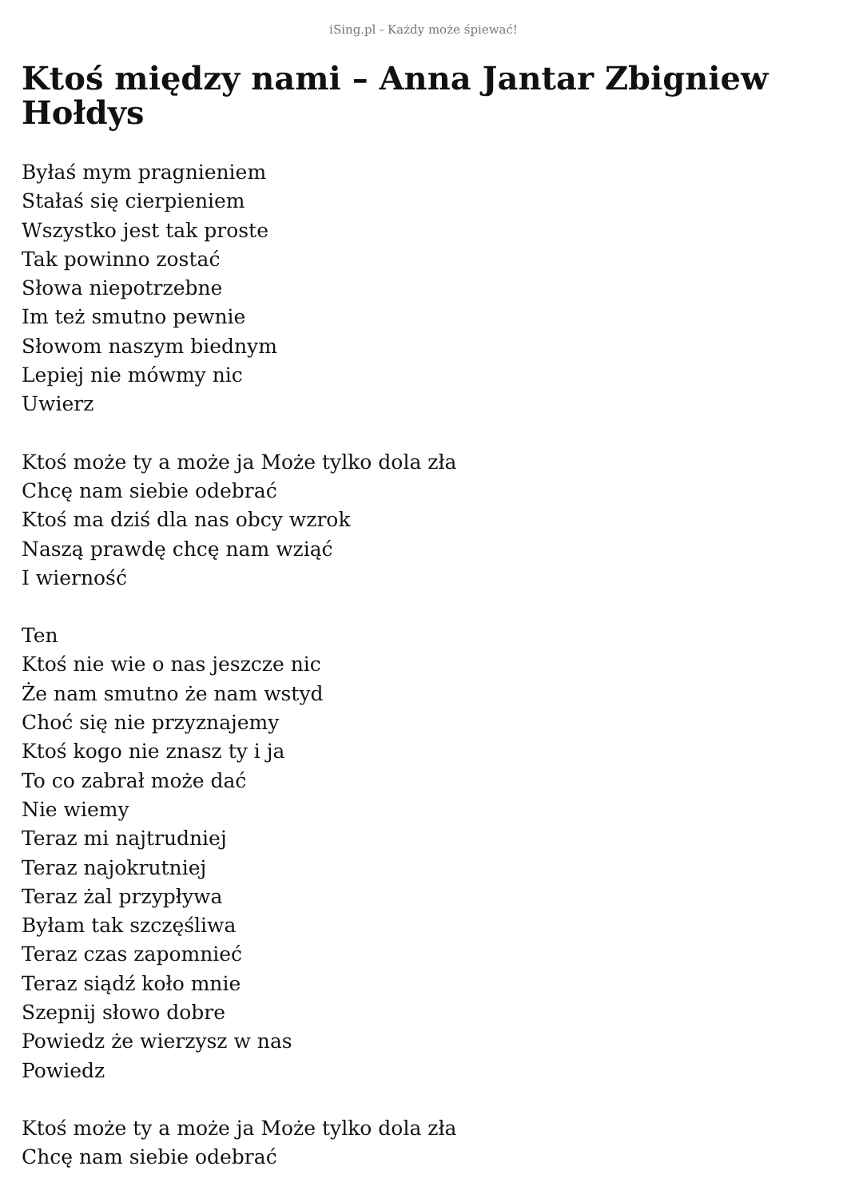iSing.pl - Każdy może śpiewać!
Ktoś między nami – Anna Jantar Zbigniew Hołdys
Byłaś mym pragnieniem
Stałaś się cierpieniem
Wszystko jest tak proste
Tak powinno zostać
Słowa niepotrzebne
Im też smutno pewnie
Słowom naszym biednym
Lepiej nie mówmy nic
Uwierz
Ktoś może ty a może ja Może tylko dola zła
Chcę nam siebie odebrać
Ktoś ma dziś dla nas obcy wzrok
Naszą prawdę chcę nam wziąć
I wierność
Ten
Ktoś nie wie o nas jeszcze nic
Że nam smutno że nam wstyd
Choć się nie przyznajemy
Ktoś kogo nie znasz ty i ja
To co zabrał może dać
Nie wiemy
Teraz mi najtrudniej
Teraz najokrutniej
Teraz żal przypływa
Byłam tak szczęśliwa
Teraz czas zapomnieć
Teraz siądź koło mnie
Szepnij słowo dobre
Powiedz że wierzysz w nas
Powiedz
Ktoś może ty a może ja Może tylko dola zła
Chcę nam siebie odebrać